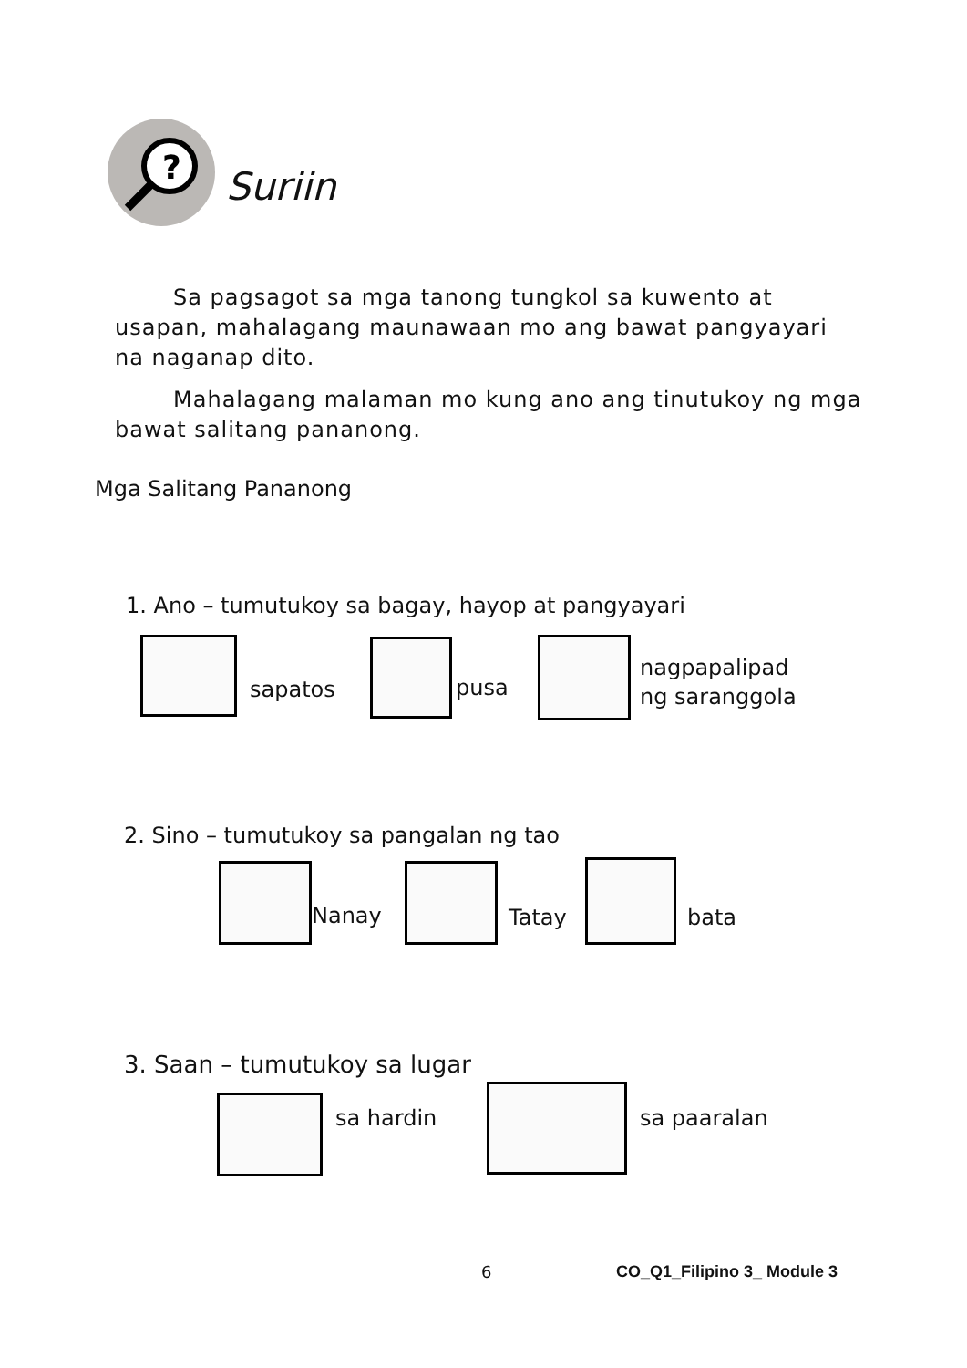?
Suriin
Sa pagsagot sa mga tanong tungkol sa kuwento at usapan, mahalagang maunawaan mo ang bawat pangyayari na naganap dito.
Mahalagang malaman mo kung ano ang tinutukoy ng mga bawat salitang pananong.
Mga Salitang Pananong
1. Ano – tumutukoy sa bagay, hayop at pangyayari
sapatos pusa
nagpapalipad
ng saranggola
2. Sino – tumutukoy sa pangalan ng tao
Nanay Tatay bata
3. Saan – tumutukoy sa lugar
sa hardin sa paaralan
6 CO_Q1_Filipino 3_ Module 3